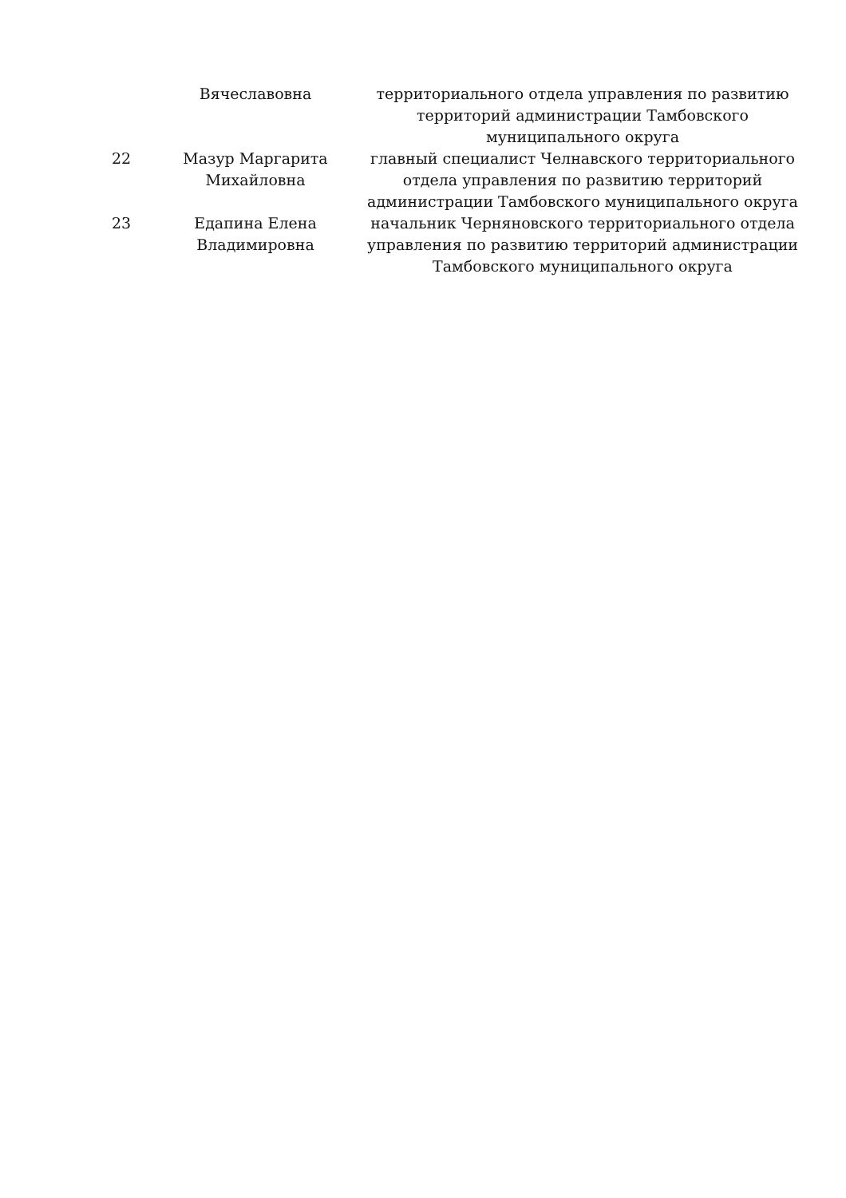| | Вячеславовна | территориального отдела управления по развитию территорий администрации Тамбовского муниципального округа |
| 22 | Мазур Маргарита Михайловна | главный специалист Челнавского территориального отдела управления по развитию территорий администрации Тамбовского муниципального округа |
| 23 | Едапина Елена Владимировна | начальник Черняновского территориального отдела управления по развитию территорий администрации Тамбовского муниципального округа |